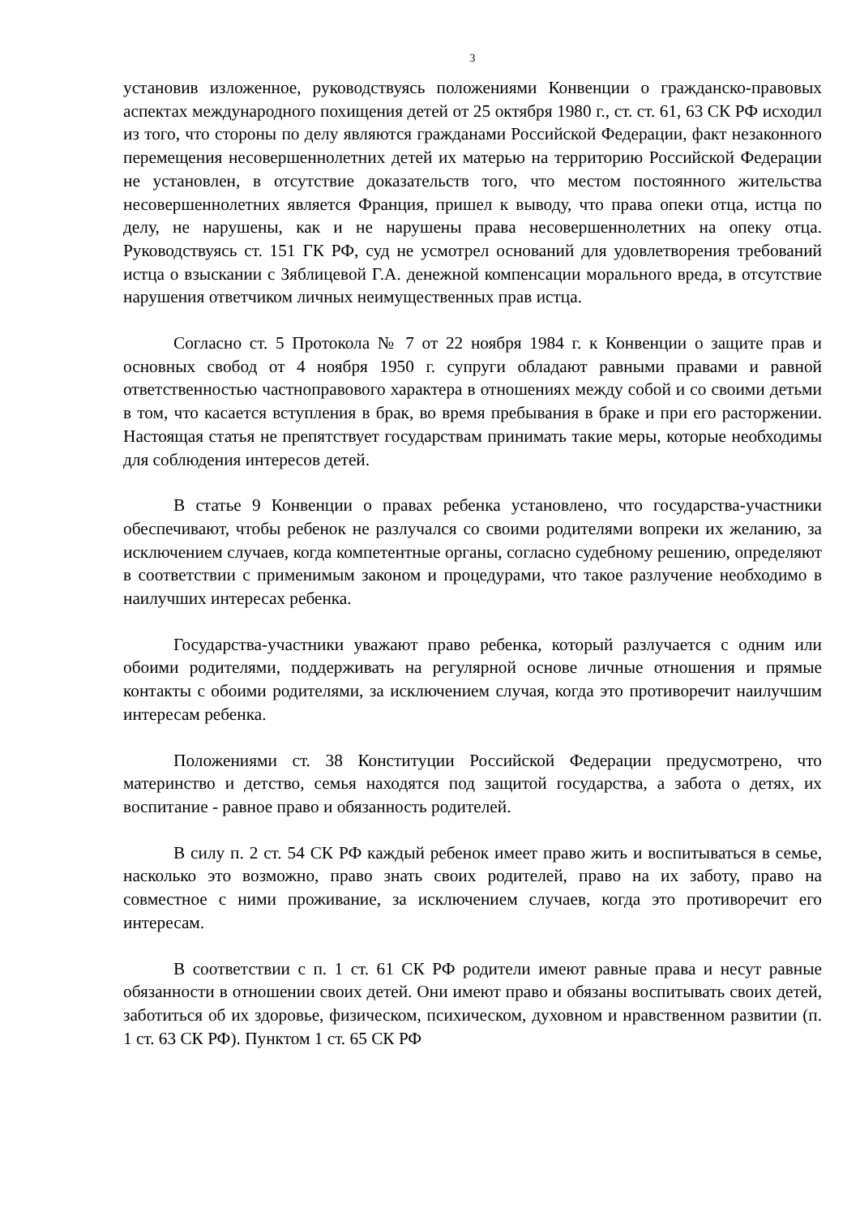3
установив изложенное, руководствуясь положениями Конвенции о гражданско-правовых аспектах международного похищения детей от 25 октября 1980 г., ст. ст. 61, 63 СК РФ исходил из того, что стороны по делу являются гражданами Российской Федерации, факт незаконного перемещения несовершеннолетних детей их матерью на территорию Российской Федерации не установлен, в отсутствие доказательств того, что местом постоянного жительства несовершеннолетних является Франция, пришел к выводу, что права опеки отца, истца по делу, не нарушены, как и не нарушены права несовершеннолетних на опеку отца. Руководствуясь ст. 151 ГК РФ, суд не усмотрел оснований для удовлетворения требований истца о взыскании с Зяблицевой Г.А. денежной компенсации морального вреда, в отсутствие нарушения ответчиком личных неимущественных прав истца.
Согласно ст. 5 Протокола № 7 от 22 ноября 1984 г. к Конвенции о защите прав и основных свобод от 4 ноября 1950 г. супруги обладают равными правами и равной ответственностью частноправового характера в отношениях между собой и со своими детьми в том, что касается вступления в брак, во время пребывания в браке и при его расторжении. Настоящая статья не препятствует государствам принимать такие меры, которые необходимы для соблюдения интересов детей.
В статье 9 Конвенции о правах ребенка установлено, что государства-участники обеспечивают, чтобы ребенок не разлучался со своими родителями вопреки их желанию, за исключением случаев, когда компетентные органы, согласно судебному решению, определяют в соответствии с применимым законом и процедурами, что такое разлучение необходимо в наилучших интересах ребенка.
Государства-участники уважают право ребенка, который разлучается с одним или обоими родителями, поддерживать на регулярной основе личные отношения и прямые контакты с обоими родителями, за исключением случая, когда это противоречит наилучшим интересам ребенка.
Положениями ст. 38 Конституции Российской Федерации предусмотрено, что материнство и детство, семья находятся под защитой государства, а забота о детях, их воспитание - равное право и обязанность родителей.
В силу п. 2 ст. 54 СК РФ каждый ребенок имеет право жить и воспитываться в семье, насколько это возможно, право знать своих родителей, право на их заботу, право на совместное с ними проживание, за исключением случаев, когда это противоречит его интересам.
В соответствии с п. 1 ст. 61 СК РФ родители имеют равные права и несут равные обязанности в отношении своих детей. Они имеют право и обязаны воспитывать своих детей, заботиться об их здоровье, физическом, психическом, духовном и нравственном развитии (п. 1 ст. 63 СК РФ). Пунктом 1 ст. 65 СК РФ